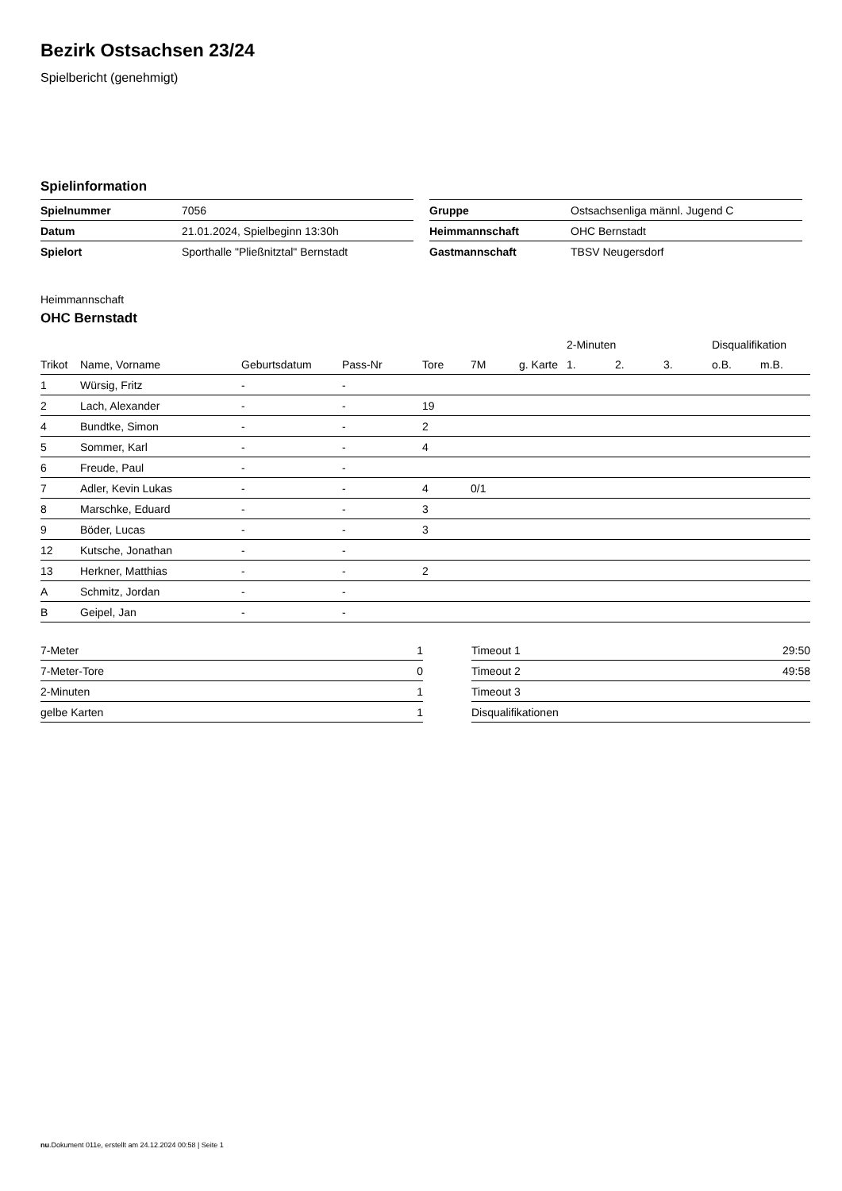Bezirk Ostsachsen 23/24
Spielbericht (genehmigt)
Spielinformation
| Spielnummer | 7056 |
| Datum | 21.01.2024, Spielbeginn 13:30h |
| Spielort | Sporthalle "Pließnitztal" Bernstadt |
| Gruppe | Ostsachsenliga männl. Jugend C |
| Heimmannschaft | OHC Bernstadt |
| Gastmannschaft | TBSV Neugersdorf |
Heimmannschaft
OHC Bernstadt
| | | | | | | | 2-Minuten | | | Disqualifikation | |
| --- | --- | --- | --- | --- | --- | --- | --- | --- | --- | --- | --- |
| Trikot | Name, Vorname | Geburtsdatum | Pass-Nr | Tore | 7M | g. Karte | 1. | 2. | 3. | o.B. | m.B. |
| 1 | Würsig, Fritz | - | - | | | | | | | | |
| 2 | Lach, Alexander | - | - | 19 | | | | | | | |
| 4 | Bundtke, Simon | - | - | 2 | | | | | | | |
| 5 | Sommer, Karl | - | - | 4 | | | | | | | |
| 6 | Freude, Paul | - | - | | | | | | | | |
| 7 | Adler, Kevin Lukas | - | - | 4 | 0/1 | | | | | | |
| 8 | Marschke, Eduard | - | - | 3 | | | | | | | |
| 9 | Böder, Lucas | - | - | 3 | | | | | | | |
| 12 | Kutsche, Jonathan | - | - | | | | | | | | |
| 13 | Herkner, Matthias | - | - | 2 | | | | | | | |
| A | Schmitz, Jordan | - | - | | | | | | | | |
| B | Geipel, Jan | - | - | | | | | | | | |
| 7-Meter | 1 |
| 7-Meter-Tore | 0 |
| 2-Minuten | 1 |
| gelbe Karten | 1 |
| Timeout 1 | 29:50 |
| Timeout 2 | 49:58 |
| Timeout 3 | |
| Disqualifikationen | |
nu.Dokument 011e, erstellt am 24.12.2024 00:58 | Seite 1